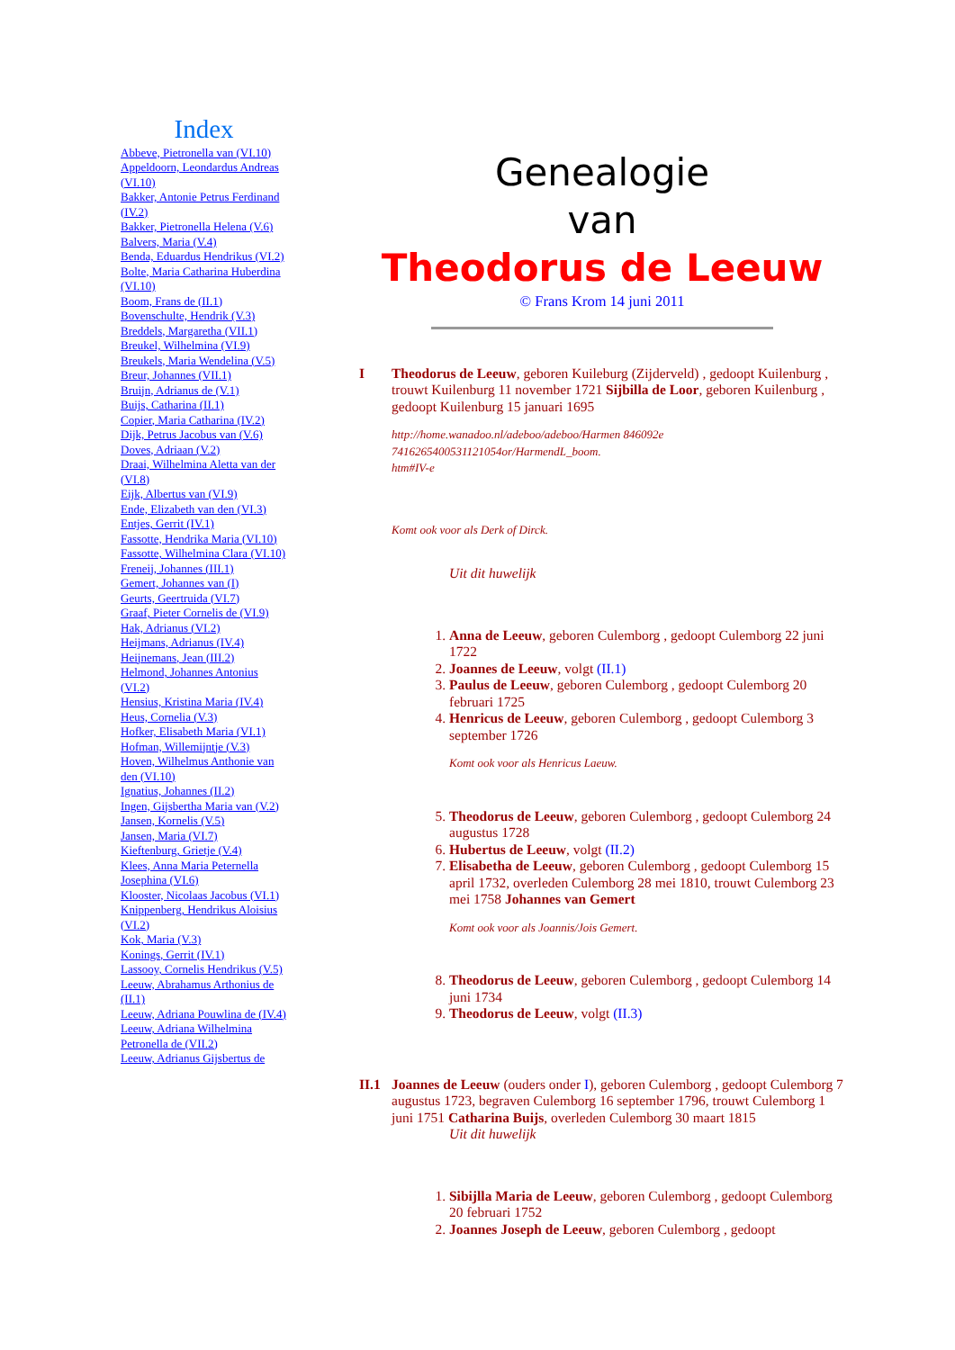Index
Abbeve, Pietronella van (VI.10)
Appeldoorn, Leondardus Andreas (VI.10)
Bakker, Antonie Petrus Ferdinand (IV.2)
Bakker, Pietronella Helena (V.6)
Balvers, Maria (V.4)
Benda, Eduardus Hendrikus (VI.2)
Bolte, Maria Catharina Huberdina (VI.10)
Boom, Frans de (II.1)
Bovenschulte, Hendrik (V.3)
Breddels, Margaretha (VII.1)
Breukel, Wilhelmina (VI.9)
Breukels, Maria Wendelina (V.5)
Breur, Johannes (VII.1)
Bruijn, Adrianus de (V.1)
Buijs, Catharina (II.1)
Copier, Maria Catharina (IV.2)
Dijk, Petrus Jacobus van (V.6)
Doves, Adriaan (V.2)
Draai, Wilhelmina Aletta van der (VI.8)
Eijk, Albertus van (VI.9)
Ende, Elizabeth van den (VI.3)
Entjes, Gerrit (IV.1)
Fassotte, Hendrika Maria (VI.10)
Fassotte, Wilhelmina Clara (VI.10)
Freneij, Johannes (III.1)
Gemert, Johannes van (I)
Geurts, Geertruida (VI.7)
Graaf, Pieter Cornelis de (VI.9)
Hak, Adrianus (VI.2)
Heijmans, Adrianus (IV.4)
Heijnemans, Jean (III.2)
Helmond, Johannes Antonius (VI.2)
Hensius, Kristina Maria (IV.4)
Heus, Cornelia (V.3)
Hofker, Elisabeth Maria (VI.1)
Hofman, Willemijntje (V.3)
Hoven, Wilhelmus Anthonie van den (VI.10)
Ignatius, Johannes (II.2)
Ingen, Gijsbertha Maria van (V.2)
Jansen, Kornelis (V.5)
Jansen, Maria (VI.7)
Kieftenburg, Grietje (V.4)
Klees, Anna Maria Peternella Josephina (VI.6)
Klooster, Nicolaas Jacobus (VI.1)
Knippenberg, Hendrikus Aloisius (VI.2)
Kok, Maria (V.3)
Konings, Gerrit (IV.1)
Lassooy, Cornelis Hendrikus (V.5)
Leeuw, Abrahamus Arthonius de (II.1)
Leeuw, Adriana Pouwlina de (IV.4)
Leeuw, Adriana Wilhelmina Petronella de (VII.2)
Leeuw, Adrianus Gijsbertus de
Genealogie
van
Theodorus de Leeuw
© Frans Krom 14 juni 2011
I Theodorus de Leeuw, geboren Kuileburg (Zijderveld) , gedoopt Kuilenburg , trouwt Kuilenburg 11 november 1721 Sijbilla de Loor, geboren Kuilenburg , gedoopt Kuilenburg 15 januari 1695
http://home.wanadoo.nl/adeboo/adeboo/Harmen 846092e 7416265400531121054or/HarmendL_boom.
htm#IV-e
Komt ook voor als Derk of Dirck.
Uit dit huwelijk
1. Anna de Leeuw, geboren Culemborg , gedoopt Culemborg 22 juni 1722
2. Joannes de Leeuw, volgt (II.1)
3. Paulus de Leeuw, geboren Culemborg , gedoopt Culemborg 20 februari 1725
4. Henricus de Leeuw, geboren Culemborg , gedoopt Culemborg 3 september 1726
Komt ook voor als Henricus Laeuw.
5. Theodorus de Leeuw, geboren Culemborg , gedoopt Culemborg 24 augustus 1728
6. Hubertus de Leeuw, volgt (II.2)
7. Elisabetha de Leeuw, geboren Culemborg , gedoopt Culemborg 15 april 1732, overleden Culemborg 28 mei 1810, trouwt Culemborg 23 mei 1758 Johannes van Gemert
Komt ook voor als Joannis/Jois Gemert.
8. Theodorus de Leeuw, geboren Culemborg , gedoopt Culemborg 14 juni 1734
9. Theodorus de Leeuw, volgt (II.3)
II.1
Joannes de Leeuw (ouders onder I), geboren Culemborg , gedoopt Culemborg 7 augustus 1723, begraven Culemborg 16 september 1796, trouwt Culemborg 1 juni 1751 Catharina Buijs, overleden Culemborg 30 maart 1815
Uit dit huwelijk
1. Sibijlla Maria de Leeuw, geboren Culemborg , gedoopt Culemborg 20 februari 1752
2. Joannes Joseph de Leeuw, geboren Culemborg , gedoopt